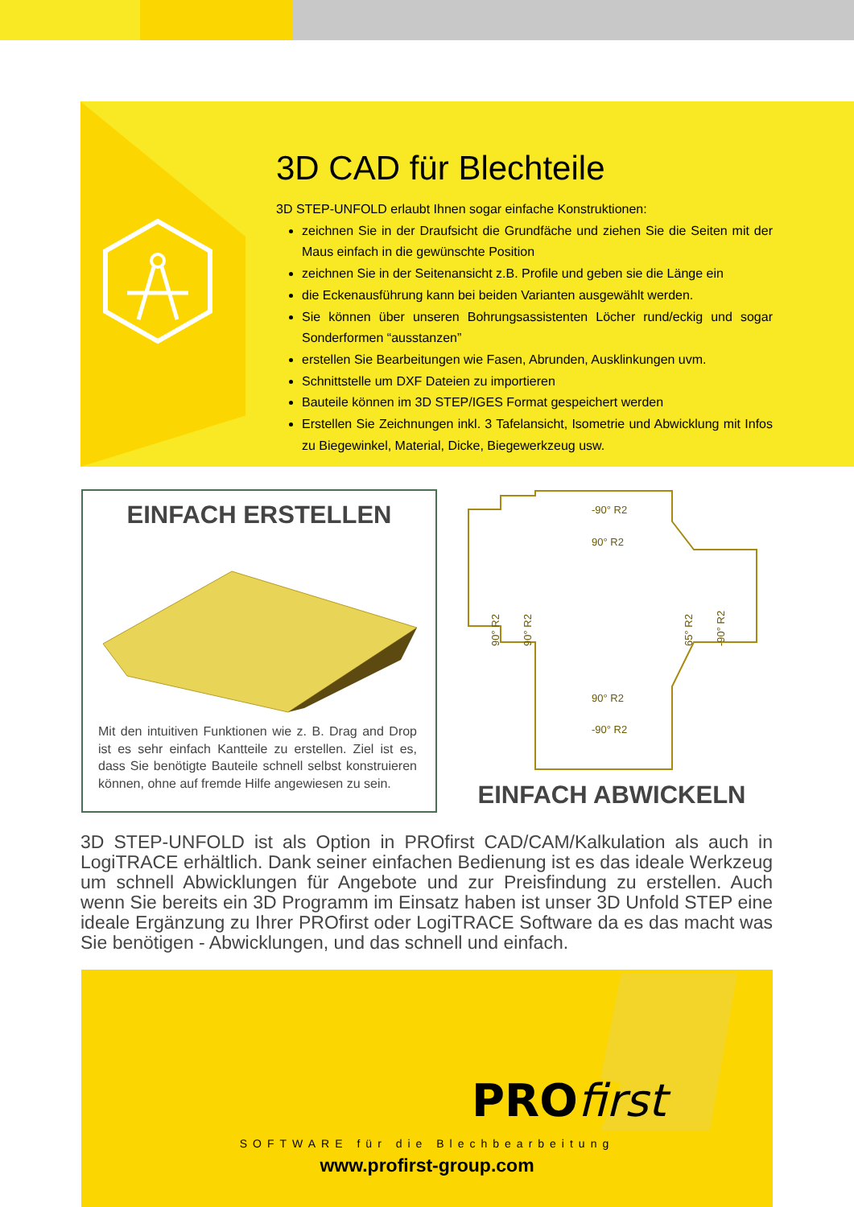3D CAD für Blechteile
3D STEP-UNFOLD erlaubt Ihnen sogar einfache Konstruktionen:
zeichnen Sie in der Draufsicht die Grundfäche und ziehen Sie die Seiten mit der Maus einfach in die gewünschte Position
zeichnen Sie in der Seitenansicht z.B. Profile und geben sie die Länge ein
die Eckenausführung kann bei beiden Varianten ausgewählt werden.
Sie können über unseren Bohrungsassistenten Löcher rund/eckig und sogar Sonderformen “ausstanzen”
erstellen Sie Bearbeitungen wie Fasen, Abrunden, Ausklinkungen uvm.
Schnittstelle um DXF Dateien zu importieren
Bauteile können im 3D STEP/IGES Format gespeichert werden
Erstellen Sie Zeichnungen inkl. 3 Tafelansicht, Isometrie und Abwicklung mit Infos zu Biegewinkel, Material, Dicke, Biegewerkzeug usw.
EINFACH ERSTELLEN
Mit den intuitiven Funktionen wie z. B. Drag and Drop ist es sehr einfach Kantteile zu erstellen. Ziel ist es, dass Sie benötigte Bauteile schnell selbst konstruieren können, ohne auf fremde Hilfe angewiesen zu sein.
-90° R2
90° R2
90° R2
-90° R2
90° R2
90° R2
65° R2
-90° R2
EINFACH ABWICKELN
3D STEP-UNFOLD ist als Option in PROfirst CAD/CAM/Kalkulation als auch in LogiTRACE erhältlich. Dank seiner einfachen Bedienung ist es das ideale Werkzeug um schnell Abwicklungen für Angebote und zur Preisfindung zu erstellen. Auch wenn Sie bereits ein 3D Programm im Einsatz haben ist unser 3D Unfold STEP eine ideale Ergänzung zu Ihrer PROfirst oder LogiTRACE Software da es das macht was Sie benötigen - Abwicklungen, und das schnell und einfach.
PROfirst
SOFTWARE für die Blechbearbeitung
www.profirst-group.com